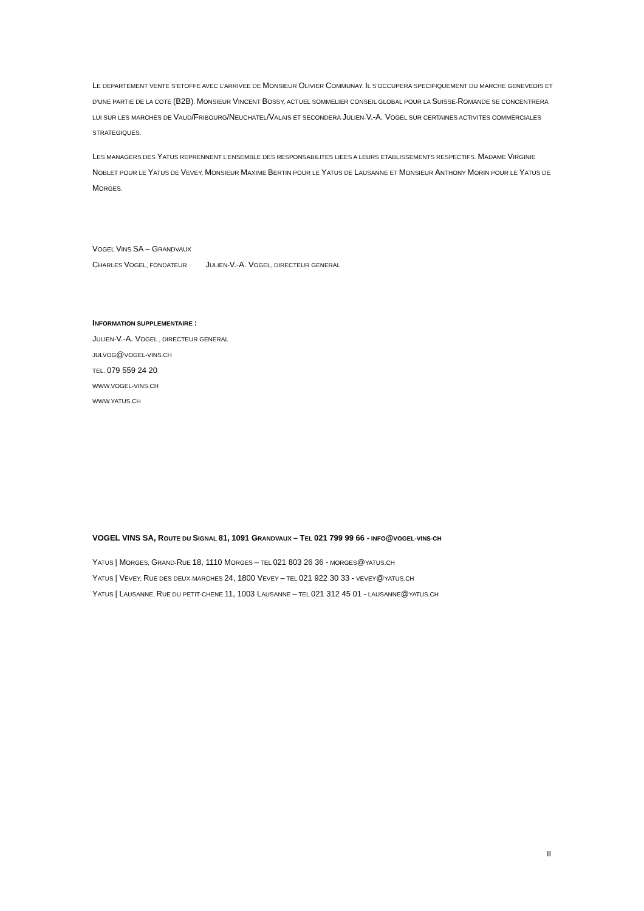LE DEPARTEMENT VENTE S’ETOFFE AVEC L’ARRIVEE DE MONSIEUR OLIVIER COMMUNAY. IL S’OCCUPERA SPECIFIQUEMENT DU MARCHE GENEVEOIS ET D’UNE PARTIE DE LA COTE (B2B). MONSIEUR VINCENT BOSSY, ACTUEL SOMMELIER CONSEIL GLOBAL POUR LA SUISSE-ROMANDE SE CONCENTRERA LUI SUR LES MARCHES DE VAUD/FRIBOURG/NEUCHATEL/VALAIS ET SECONDERA JULIEN-V.-A. VOGEL SUR CERTAINES ACTIVITES COMMERCIALES STRATEGIQUES.
LES MANAGERS DES YATUS REPRENNENT L’ENSEMBLE DES RESPONSABILITES LIEES A LEURS ETABLISSEMENTS RESPECTIFS. MADAME VIRGINIE NOBLET POUR LE YATUS DE VEVEY, MONSIEUR MAXIME BERTIN POUR LE YATUS DE LAUSANNE ET MONSIEUR ANTHONY MORIN POUR LE YATUS DE MORGES.
VOGEL VINS SA – GRANDVAUX
CHARLES VOGEL, FONDATEUR JULIEN-V.-A. VOGEL, DIRECTEUR GENERAL
INFORMATION SUPPLEMENTAIRE :
JULIEN-V.-A. VOGEL , DIRECTEUR GENERAL
JULVOG@VOGEL-VINS.CH
TEL. 079 559 24 20
WWW.VOGEL-VINS.CH
WWW.YATUS.CH
VOGEL VINS SA, ROUTE DU SIGNAL 81, 1091 GRANDVAUX – TEL 021 799 99 66 - INFO@VOGEL-VINS-CH
YATUS | MORGES, GRAND-RUE 18, 1110 MORGES – TEL 021 803 26 36 - MORGES@YATUS.CH
YATUS | VEVEY, RUE DES DEUX-MARCHES 24, 1800 VEVEY – TEL 021 922 30 33 - VEVEY@YATUS.CH
YATUS | LAUSANNE, RUE DU PETIT-CHENE 11, 1003 LAUSANNE – TEL 021 312 45 01 - LAUSANNE@YATUS.CH
II